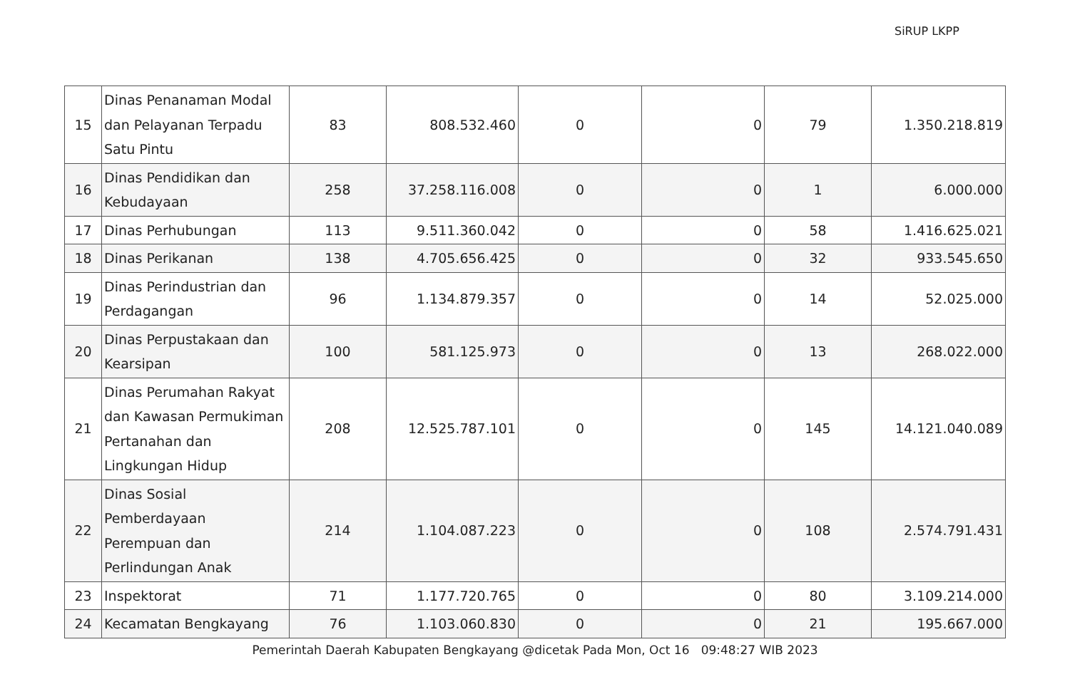SiRUP LKPP
| 15 | Dinas Penanaman Modal dan Pelayanan Terpadu Satu Pintu | 83 | 808.532.460 | 0 | 0 | 79 | 1.350.218.819 |
| 16 | Dinas Pendidikan dan Kebudayaan | 258 | 37.258.116.008 | 0 | 0 | 1 | 6.000.000 |
| 17 | Dinas Perhubungan | 113 | 9.511.360.042 | 0 | 0 | 58 | 1.416.625.021 |
| 18 | Dinas Perikanan | 138 | 4.705.656.425 | 0 | 0 | 32 | 933.545.650 |
| 19 | Dinas Perindustrian dan Perdagangan | 96 | 1.134.879.357 | 0 | 0 | 14 | 52.025.000 |
| 20 | Dinas Perpustakaan dan Kearsipan | 100 | 581.125.973 | 0 | 0 | 13 | 268.022.000 |
| 21 | Dinas Perumahan Rakyat dan Kawasan Permukiman Pertanahan dan Lingkungan Hidup | 208 | 12.525.787.101 | 0 | 0 | 145 | 14.121.040.089 |
| 22 | Dinas Sosial Pemberdayaan Perempuan dan Perlindungan Anak | 214 | 1.104.087.223 | 0 | 0 | 108 | 2.574.791.431 |
| 23 | Inspektorat | 71 | 1.177.720.765 | 0 | 0 | 80 | 3.109.214.000 |
| 24 | Kecamatan Bengkayang | 76 | 1.103.060.830 | 0 | 0 | 21 | 195.667.000 |
Pemerintah Daerah Kabupaten Bengkayang @dicetak Pada Mon, Oct 16 09:48:27 WIB 2023